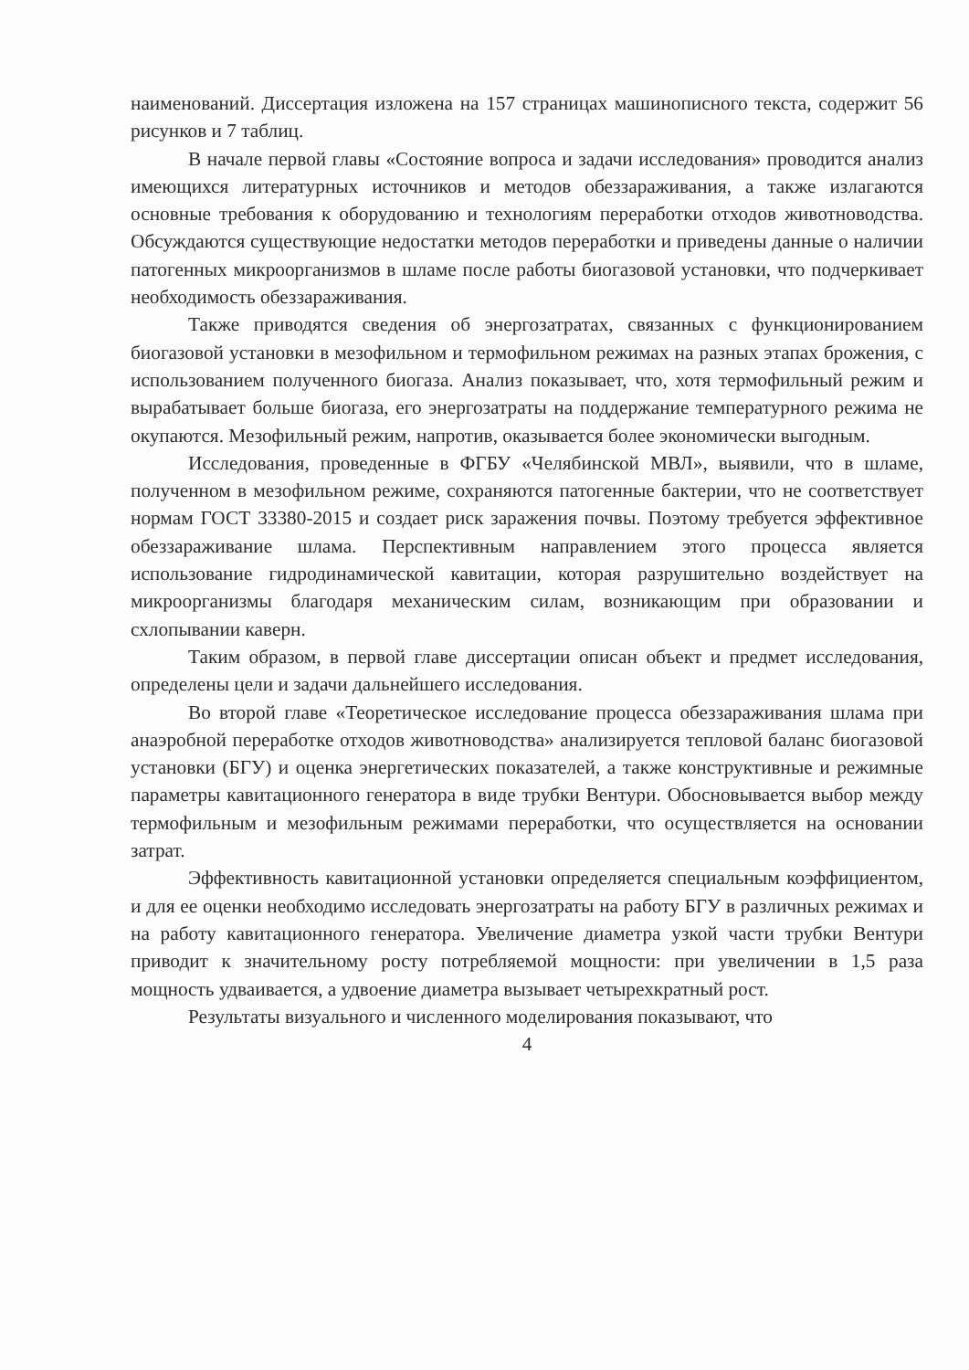наименований. Диссертация изложена на 157 страницах машинописного текста, содержит 56 рисунков и 7 таблиц.
В начале первой главы «Состояние вопроса и задачи исследования» проводится анализ имеющихся литературных источников и методов обеззараживания, а также излагаются основные требования к оборудованию и технологиям переработки отходов животноводства. Обсуждаются существующие недостатки методов переработки и приведены данные о наличии патогенных микроорганизмов в шламе после работы биогазовой установки, что подчеркивает необходимость обеззараживания.
Также приводятся сведения об энергозатратах, связанных с функционированием биогазовой установки в мезофильном и термофильном режимах на разных этапах брожения, с использованием полученного биогаза. Анализ показывает, что, хотя термофильный режим и вырабатывает больше биогаза, его энергозатраты на поддержание температурного режима не окупаются. Мезофильный режим, напротив, оказывается более экономически выгодным.
Исследования, проведенные в ФГБУ «Челябинской МВЛ», выявили, что в шламе, полученном в мезофильном режиме, сохраняются патогенные бактерии, что не соответствует нормам ГОСТ 33380-2015 и создает риск заражения почвы. Поэтому требуется эффективное обеззараживание шлама. Перспективным направлением этого процесса является использование гидродинамической кавитации, которая разрушительно воздействует на микроорганизмы благодаря механическим силам, возникающим при образовании и схлопывании каверн.
Таким образом, в первой главе диссертации описан объект и предмет исследования, определены цели и задачи дальнейшего исследования.
Во второй главе «Теоретическое исследование процесса обеззараживания шлама при анаэробной переработке отходов животноводства» анализируется тепловой баланс биогазовой установки (БГУ) и оценка энергетических показателей, а также конструктивные и режимные параметры кавитационного генератора в виде трубки Вентури. Обосновывается выбор между термофильным и мезофильным режимами переработки, что осуществляется на основании затрат.
Эффективность кавитационной установки определяется специальным коэффициентом, и для ее оценки необходимо исследовать энергозатраты на работу БГУ в различных режимах и на работу кавитационного генератора. Увеличение диаметра узкой части трубки Вентури приводит к значительному росту потребляемой мощности: при увеличении в 1,5 раза мощность удваивается, а удвоение диаметра вызывает четырехкратный рост.
Результаты визуального и численного моделирования показывают, что
4